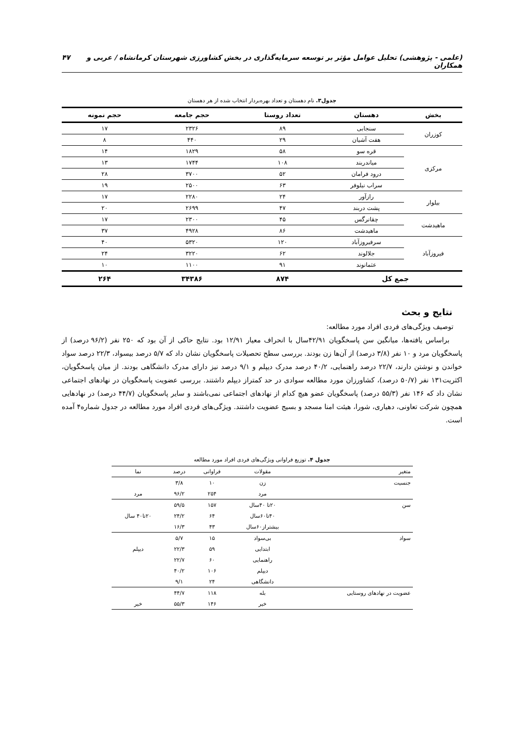(علمی - پژوهشی) تحلیل عوامل مؤثر بر توسعه سرمایه‌گذاری در بخش کشاورزی شهرستان کرمانشاه / عربی و همکاران ۴۷
جدول۳. نام دهستان و تعداد بهره‌بردار انتخاب شده از هر دهستان
| بخش | دهستان | تعداد روستا | حجم جامعه | حجم نمونه |
| --- | --- | --- | --- | --- |
| کوزران | سنجابی | ۸۹ | ۲۳۲۶ | ۱۷ |
| | هفت آشیان | ۲۹ | ۴۴۰ | ۸ |
| مرکزی | قره سو | ۵۸ | ۱۸۲۹ | ۱۴ |
| | میاندربند | ۱۰۸ | ۱۷۴۴ | ۱۳ |
| | درود فرامان | ۵۲ | ۳۷۰۰ | ۲۸ |
| | سراب نیلوفر | ۶۳ | ۲۵۰۰ | ۱۹ |
| بیلوار | رازآور | ۲۴ | ۲۲۸۰ | ۱۷ |
| | پشت دربند | ۴۷ | ۲۶۹۹ | ۲۰ |
| ماهیدشت | چقانرگس | ۴۵ | ۲۳۰۰ | ۱۷ |
| | ماهیدشت | ۸۶ | ۴۹۲۸ | ۳۷ |
| فیروزآباد | سرفیروزآباد | ۱۲۰ | ۵۳۲۰ | ۴۰ |
| | جلالوند | ۶۲ | ۳۲۲۰ | ۲۴ |
| | عثمانوند | ۹۱ | ۱۱۰۰ | ۱۰ |
| جمع کل | | ۸۷۴ | ۳۴۳۸۶ | ۲۶۴ |
نتایج و بحث
توصیف ویژگی‌های فردی افراد مورد مطالعه:
براساس یافته‌ها، میانگین سن پاسخگویان ۴۲/۹۱سال با انحراف معیار ۱۲/۹۱ بود. نتایج حاکی از آن بود که ۲۵۰ نفر (۹۶/۲ درصد) از پاسخگویان مرد و ۱۰ نفر (۳/۸ درصد) از آن‌ها زن بودند. بررسی سطح تحصیلات پاسخگویان نشان داد که ۵/۷ درصد بیسواد، ۲۲/۳ درصد سواد خواندن و نوشتن دارند، ۲۲/۷ درصد راهنمایی، ۴۰/۲ درصد مدرک دیپلم و ۹/۱ درصد نیز دارای مدرک دانشگاهی بودند. از میان پاسخگویان، اکثریت۱۳۱ نفر (۵۰/۷ درصد)، کشاورزان مورد مطالعه سوادی در حد کمتراز دیپلم داشتند. بررسی عضویت پاسخگویان در نهادهای اجتماعی نشان داد که ۱۴۶ نفر (۵۵/۳ درصد) پاسخگویان عضو هیچ کدام از نهادهای اجتماعی نمی‌باشند و سایر پاسخگویان (۴۴/۷ درصد) در نهادهایی همچون شرکت تعاونی، دهیاری، شورا، هیئت امنا مسجد و بسیج عضویت داشتند. ویژگی‌های فردی افراد مورد مطالعه در جدول شماره۴ آمده است.
جدول ۴. توزیع فراوانی ویژگی‌های فردی افراد مورد مطالعه
| متغیر | مقولات | فراوانی | درصد | نما |
| --- | --- | --- | --- | --- |
| جنسیت | زن | ۱۰ | ۳/۸ | |
| | مرد | ۲۵۴ | ۹۶/۲ | مرد |
| سن | ۲۰تا ۴۰سال | ۱۵۷ | ۵۹/۵ | |
| | ۴۰تا۶۰سال | ۶۴ | ۲۴/۲ | ۲۰تا۴۰ سال |
| | بیشتراز۶۰سال | ۴۳ | ۱۶/۳ | |
| سواد | بی‌سواد | ۱۵ | ۵/۷ | |
| | ابتدایی | ۵۹ | ۲۲/۳ | دیپلم |
| | راهنمایی | ۶۰ | ۲۲/۷ | |
| | دیپلم | ۱۰۶ | ۴۰/۲ | |
| | دانشگاهی | ۲۴ | ۹/۱ | |
| عضویت در نهادهای روستایی | بله | ۱۱۸ | ۴۴/۷ | |
| | خیر | ۱۴۶ | ۵۵/۳ | خیر |